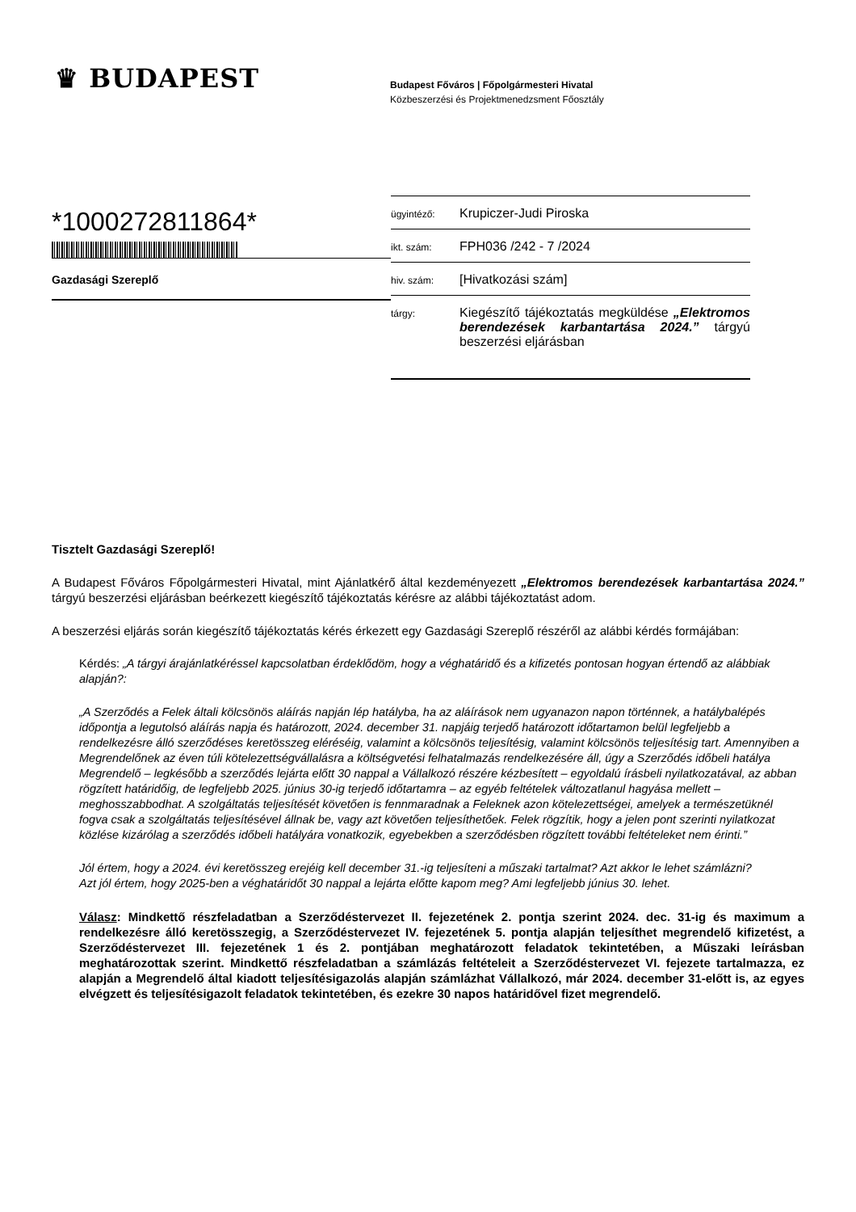♛ BUDAPEST
Budapest Főváros | Főpolgármesteri Hivatal
Közbeszerzési és Projektmenedzsment Főosztály
*1000272811864*
Gazdasági Szereplő
ügyintéző: Krupiczer-Judi Piroska
ikt. szám: FPH036 /242 - 7 /2024
hiv. szám: [Hivatkozási szám]
tárgy: Kiegészítő tájékoztatás megküldése „Elektromos berendezések karbantartása 2024.” tárgyú beszerzési eljárásban
Tisztelt Gazdasági Szereplő!
A Budapest Főváros Főpolgármesteri Hivatal, mint Ajánlatkérő által kezdeményezett „Elektromos berendezések karbantartása 2024.” tárgyú beszerzési eljárásban beérkezett kiegészítő tájékoztatás kérésre az alábbi tájékoztatást adom.
A beszerzési eljárás során kiegészítő tájékoztatás kérés érkezett egy Gazdasági Szereplő részéről az alábbi kérdés formájában:
Kérdés: „A tárgyi árajánlatkéréssel kapcsolatban érdeklődöm, hogy a véghatáridő és a kifizetés pontosan hogyan értendő az alábbiak alapján?:
„A Szerződés a Felek általi kölcsönös aláírás napján lép hatályba, ha az aláírások nem ugyanazon napon történnek, a hatálybalépés időpontja a legutolsó aláírás napja és határozott, 2024. december 31. napjáig terjedő határozott időtartamon belül legfeljebb a rendelkezésre álló szerződéses keretösszeg eléréséig, valamint a kölcsönös teljesítésig, valamint kölcsönös teljesítésig tart. Amennyiben a Megrendelőnek az éven túli kötelezettségvállalásra a költségvetési felhatalmazás rendelkezésére áll, úgy a Szerződés időbeli hatálya Megrendelő – legkésőbb a szerződés lejárta előtt 30 nappal a Vállalkozó részére kézbesített – egyoldalú írásbeli nyilatkozatával, az abban rögzített határidőig, de legfeljebb 2025. június 30-ig terjedő időtartamra – az egyéb feltételek változatlanul hagyása mellett – meghosszabbodhat. A szolgáltatás teljesítését követően is fennmaradnak a Feleknek azon kötelezettségei, amelyek a természetüknél fogva csak a szolgáltatás teljesítésével állnak be, vagy azt követően teljesíthetőek. Felek rögzítik, hogy a jelen pont szerinti nyilatkozat közlése kizárólag a szerződés időbeli hatályára vonatkozik, egyebekben a szerződésben rögzített további feltételeket nem érinti.”
Jól értem, hogy a 2024. évi keretösszeg erejéig kell december 31.-ig teljesíteni a műszaki tartalmat? Azt akkor le lehet számlázni?
Azt jól értem, hogy 2025-ben a véghatáridőt 30 nappal a lejárta előtte kapom meg? Ami legfeljebb június 30. lehet.
Válasz: Mindkettő részfeladatban a Szerződéstervezet II. fejezetének 2. pontja szerint 2024. dec. 31-ig és maximum a rendelkezésre álló keretösszegig, a Szerződéstervezet IV. fejezetének 5. pontja alapján teljesíthet megrendelő kifizetést, a Szerződéstervezet III. fejezetének 1 és 2. pontjában meghatározott feladatok tekintetében, a Műszaki leírásban meghatározottak szerint. Mindkettő részfeladatban a számlázás feltételeit a Szerződéstervezet VI. fejezete tartalmazza, ez alapján a Megrendelő által kiadott teljesítésigazolás alapján számlázhat Vállalkozó, már 2024. december 31-előtt is, az egyes elvégzett és teljesítésigazolt feladatok tekintetében, és ezekre 30 napos határidővel fizet megrendelő.